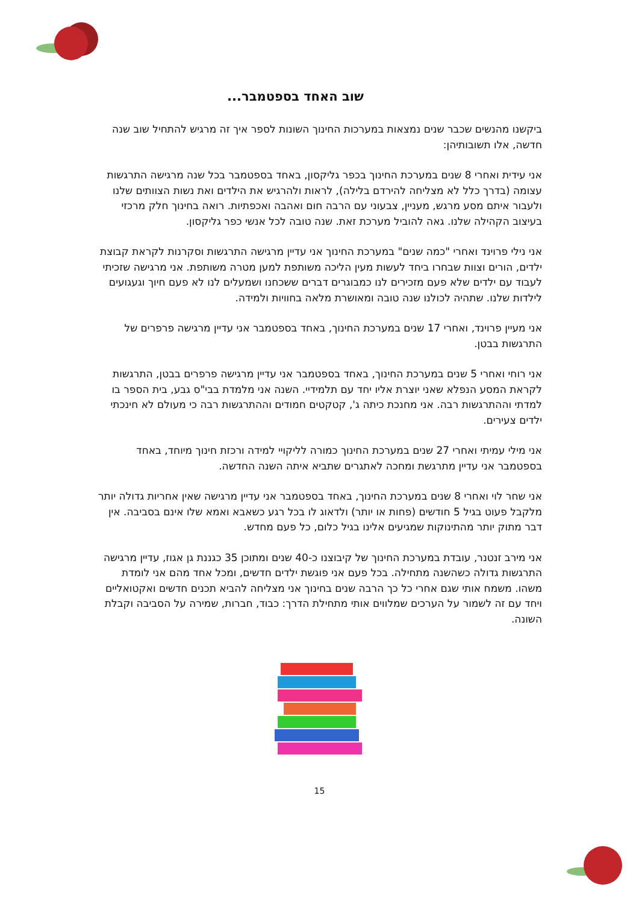שוב האחד בספטמבר...
ביקשנו מהנשים שכבר שנים נמצאות במערכות החינוך השונות לספר איך זה מרגיש להתחיל שוב שנה חדשה, אלו תשובותיהן:
אני עידית ואחרי 8 שנים במערכת החינוך בכפר גליקסון, באחד בספטמבר בכל שנה מרגישה התרגשות עצומה (בדרך כלל לא מצליחה להירדם בלילה), לראות ולהרגיש את הילדים ואת נשות הצוותים שלנו ולעבור איתם מסע מרגש, מעניין, צבעוני עם הרבה חום ואהבה ואכפתיות. רואה בחינוך חלק מרכזי בעיצוב הקהילה שלנו. גאה להוביל מערכת זאת. שנה טובה לכל אנשי כפר גליקסון.
אני נילי פרוינד ואחרי "כמה שנים" במערכת החינוך אני עדיין מרגישה התרגשות וסקרנות לקראת קבוצת ילדים, הורים וצוות שבחרו ביחד לעשות מעין הליכה משותפת למען מטרה משותפת. אני מרגישה שזכיתי לעבוד עם ילדים שלא פעם מזכירים לנו כמבוגרים דברים ששכחנו ושמעלים לנו לא פעם חיוך וגעגועים לילדות שלנו. שתהיה לכולנו שנה טובה ומאושרת מלאה בחוויות ולמידה.
אני מעיין פרוינד, ואחרי 17 שנים במערכת החינוך, באחד בספטמבר אני עדיין מרגישה פרפרים של התרגשות בבטן.
אני רוחי ואחרי 5 שנים במערכת החינוך, באחד בספטמבר אני עדיין מרגישה פרפרים בבטן, התרגשות לקראת המסע הנפלא שאני יוצרת אליו יחד עם תלמידיי. השנה אני מלמדת בבי"ס גבע, בית הספר בו למדתי וההתרגשות רבה. אני מחנכת כיתה ג', קטקטים חמודים וההתרגשות רבה כי מעולם לא חינכתי ילדים צעירים.
אני מילי עמיתי ואחרי 27 שנים במערכת החינוך כמורה לליקויי למידה ורכזת חינוך מיוחד, באחד בספטמבר אני עדיין מתרגשת ומחכה לאתגרים שתביא איתה השנה החדשה.
אני שחר לוי ואחרי 8 שנים במערכת החינוך, באחד בספטמבר אני עדיין מרגישה שאין אחריות גדולה יותר מלקבל פעוט בגיל 5 חודשים (פחות או יותר) ולדאוג לו בכל רגע כשאבא ואמא שלו אינם בסביבה. אין דבר מתוק יותר מהתינוקות שמגיעים אלינו בגיל כלום, כל פעם מחדש.
אני מירב זנטנר, עובדת במערכת החינוך של קיבוצנו כ-40 שנים ומתוכן 35 כגננת גן אגוז, עדיין מרגישה התרגשות גדולה כשהשנה מתחילה. בכל פעם אני פוגשת ילדים חדשים, ומכל אחד מהם אני לומדת משהו. משמח אותי שגם אחרי כל כך הרבה שנים בחינוך אני מצליחה להביא תכנים חדשים ואקטואליים ויחד עם זה לשמור על הערכים שמלווים אותי מתחילת הדרך: כבוד, חברות, שמירה על הסביבה וקבלת השונה.
15